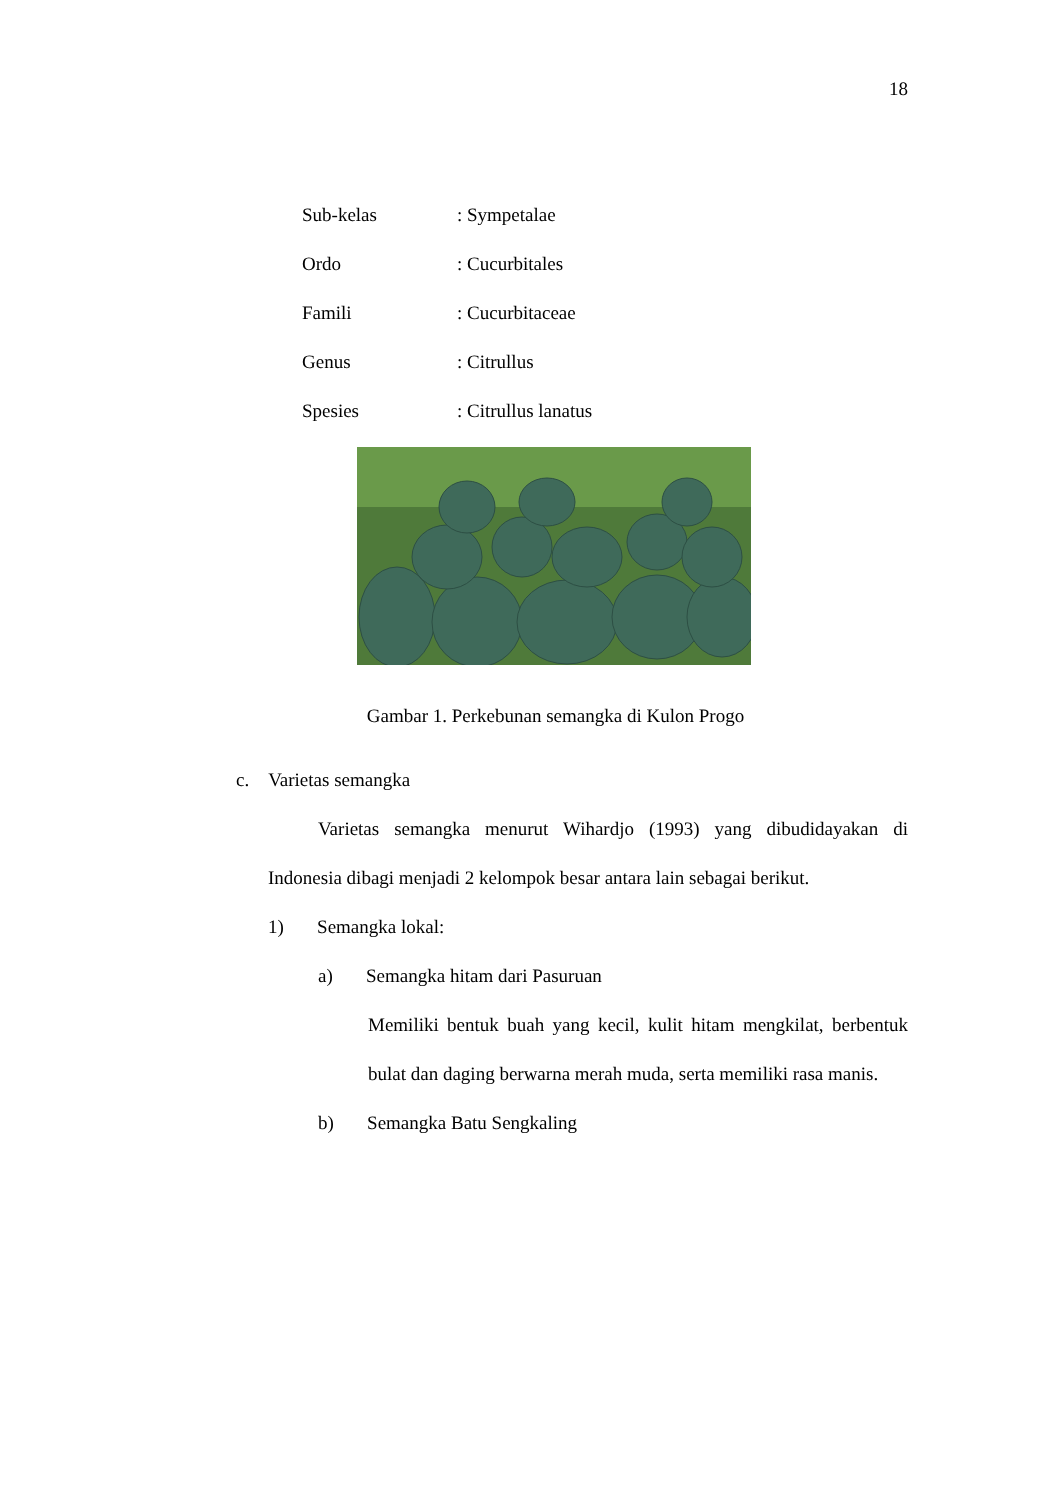18
Sub-kelas: Sympetalae
Ordo: Cucurbitales
Famili: Cucurbitaceae
Genus: Citrullus
Spesies: Citrullus lanatus
Gambar 1. Perkebunan semangka di Kulon Progo
c. Varietas semangka
Varietas semangka menurut Wihardjo (1993) yang dibudidayakan di Indonesia dibagi menjadi 2 kelompok besar antara lain sebagai berikut.
1) Semangka lokal:
a) Semangka hitam dari Pasuruan
Memiliki bentuk buah yang kecil, kulit hitam mengkilat, berbentuk bulat dan daging berwarna merah muda, serta memiliki rasa manis.
b) Semangka Batu Sengkaling